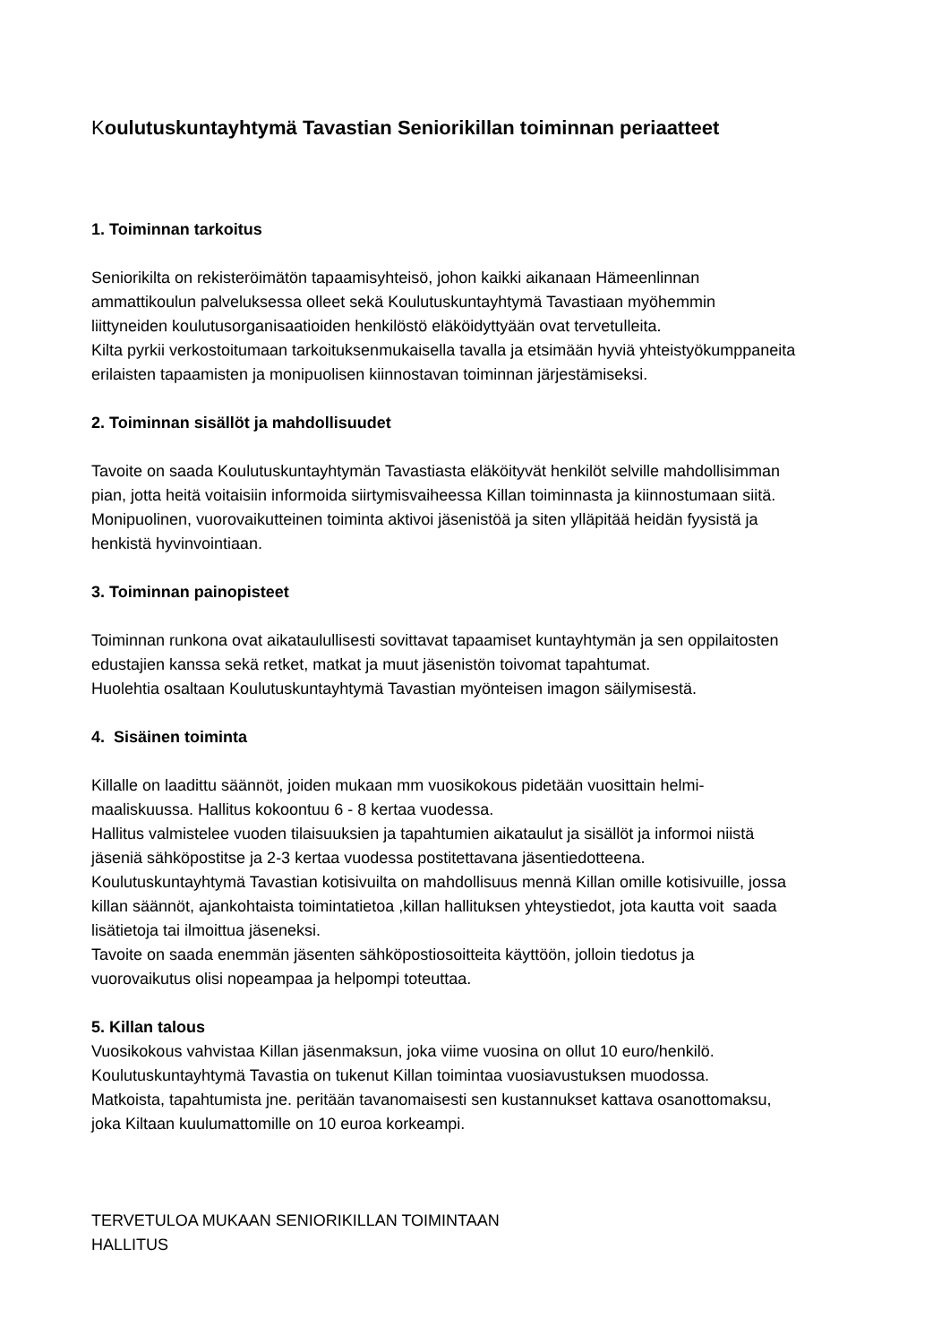Koulutuskuntayhtymä Tavastian Seniorikillan toiminnan periaatteet
1. Toiminnan tarkoitus
Seniorikilta on rekisteröimätön tapaamisyhteisö, johon kaikki aikanaan Hämeenlinnan
ammattikoulun palveluksessa olleet sekä Koulutuskuntayhtymä Tavastiaan myöhemmin
liittyneiden koulutusorganisaatioiden henkilöstö eläköidyttyään ovat tervetulleita.
Kilta pyrkii verkostoitumaan tarkoituksenmukaisella tavalla ja etsimään hyviä yhteistyökumppaneita
erilaisten tapaamisten ja monipuolisen kiinnostavan toiminnan järjestämiseksi.
2. Toiminnan sisällöt ja mahdollisuudet
Tavoite on saada Koulutuskuntayhtymän Tavastiasta eläköityvät henkilöt selville mahdollisimman
pian, jotta heitä voitaisiin informoida siirtymisvaiheessa Killan toiminnasta ja kiinnostumaan siitä.
Monipuolinen, vuorovaikutteinen toiminta aktivoi jäsenistöä ja siten ylläpitää heidän fyysistä ja
henkistä hyvinvointiaan.
3. Toiminnan painopisteet
Toiminnan runkona ovat aikataulullisesti sovittavat tapaamiset kuntayhtymän ja sen oppilaitosten
edustajien kanssa sekä retket, matkat ja muut jäsenistön toivomat tapahtumat.
Huolehtia osaltaan Koulutuskuntayhtymä Tavastian myönteisen imagon säilymisestä.
4. Sisäinen toiminta
Killalle on laadittu säännöt, joiden mukaan mm vuosikokous pidetään vuosittain helmi-
maaliskuussa. Hallitus kokoontuu 6 - 8 kertaa vuodessa.
Hallitus valmistelee vuoden tilaisuuksien ja tapahtumien aikataulut ja sisällöt ja informoi niistä
jäseniä sähköpostitse ja 2-3 kertaa vuodessa postitettavana jäsentiedotteena.
Koulutuskuntayhtymä Tavastian kotisivuilta on mahdollisuus mennä Killan omille kotisivuille, jossa
killan säännöt, ajankohtaista toimintatietoa ,killan hallituksen yhteystiedot, jota kautta voit saada
lisätietoja tai ilmoittua jäseneksi.
Tavoite on saada enemmän jäsenten sähköpostiosoitteita käyttöön, jolloin tiedotus ja
vuorovaikutus olisi nopeampaa ja helpompi toteuttaa.
5. Killan talous
Vuosikokous vahvistaa Killan jäsenmaksun, joka viime vuosina on ollut 10 euro/henkilö.
Koulutuskuntayhtymä Tavastia on tukenut Killan toimintaa vuosiavustuksen muodossa.
Matkoista, tapahtumista jne. peritään tavanomaisesti sen kustannukset kattava osanottomaksu,
joka Kiltaan kuulumattomille on 10 euroa korkeampi.
TERVETULOA MUKAAN SENIORIKILLAN TOIMINTAAN
HALLITUS